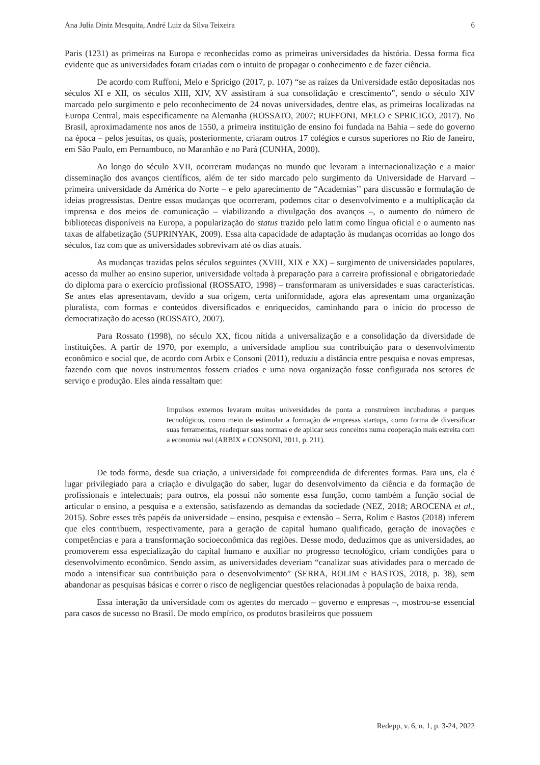Ana Julia Diniz Mesquita, André Luiz da Silva Teixeira 6
Paris (1231) as primeiras na Europa e reconhecidas como as primeiras universidades da história. Dessa forma fica evidente que as universidades foram criadas com o intuito de propagar o conhecimento e de fazer ciência.
De acordo com Ruffoni, Melo e Spricigo (2017, p. 107) “se as raízes da Universidade estão depositadas nos séculos XI e XII, os séculos XIII, XIV, XV assistiram à sua consolidação e crescimento”, sendo o século XIV marcado pelo surgimento e pelo reconhecimento de 24 novas universidades, dentre elas, as primeiras localizadas na Europa Central, mais especificamente na Alemanha (ROSSATO, 2007; RUFFONI, MELO e SPRICIGO, 2017). No Brasil, aproximadamente nos anos de 1550, a primeira instituição de ensino foi fundada na Bahia – sede do governo na época – pelos jesuítas, os quais, posteriormente, criaram outros 17 colégios e cursos superiores no Rio de Janeiro, em São Paulo, em Pernambuco, no Maranhão e no Pará (CUNHA, 2000).
Ao longo do século XVII, ocorreram mudanças no mundo que levaram a internacionalização e a maior disseminação dos avanços científicos, além de ter sido marcado pelo surgimento da Universidade de Harvard – primeira universidade da América do Norte – e pelo aparecimento de “Academias’’ para discussão e formulação de ideias progressistas. Dentre essas mudanças que ocorreram, podemos citar o desenvolvimento e a multiplicação da imprensa e dos meios de comunicação – viabilizando a divulgação dos avanços –, o aumento do número de bibliotecas disponíveis na Europa, a popularização do status trazido pelo latim como língua oficial e o aumento nas taxas de alfabetização (SUPRINYAK, 2009). Essa alta capacidade de adaptação às mudanças ocorridas ao longo dos séculos, faz com que as universidades sobrevivam até os dias atuais.
As mudanças trazidas pelos séculos seguintes (XVIII, XIX e XX) – surgimento de universidades populares, acesso da mulher ao ensino superior, universidade voltada à preparação para a carreira profissional e obrigatoriedade do diploma para o exercício profissional (ROSSATO, 1998) – transformaram as universidades e suas características. Se antes elas apresentavam, devido a sua origem, certa uniformidade, agora elas apresentam uma organização pluralista, com formas e conteúdos diversificados e enriquecidos, caminhando para o início do processo de democratização do acesso (ROSSATO, 2007).
Para Rossato (1998), no século XX, ficou nítida a universalização e a consolidação da diversidade de instituições. A partir de 1970, por exemplo, a universidade ampliou sua contribuição para o desenvolvimento econômico e social que, de acordo com Arbix e Consoni (2011), reduziu a distância entre pesquisa e novas empresas, fazendo com que novos instrumentos fossem criados e uma nova organização fosse configurada nos setores de serviço e produção. Eles ainda ressaltam que:
Impulsos externos levaram muitas universidades de ponta a construírem incubadoras e parques tecnológicos, como meio de estimular a formação de empresas startups, como forma de diversificar suas ferramentas, readequar suas normas e de aplicar seus conceitos numa cooperação mais estreita com a economia real (ARBIX e CONSONI, 2011, p. 211).
De toda forma, desde sua criação, a universidade foi compreendida de diferentes formas. Para uns, ela é lugar privilegiado para a criação e divulgação do saber, lugar do desenvolvimento da ciência e da formação de profissionais e intelectuais; para outros, ela possui não somente essa função, como também a função social de articular o ensino, a pesquisa e a extensão, satisfazendo as demandas da sociedade (NEZ, 2018; AROCENA et al., 2015). Sobre esses três papéis da universidade – ensino, pesquisa e extensão – Serra, Rolim e Bastos (2018) inferem que eles contribuem, respectivamente, para a geração de capital humano qualificado, geração de inovações e competências e para a transformação socioeconômica das regiões. Desse modo, deduzimos que as universidades, ao promoverem essa especialização do capital humano e auxiliar no progresso tecnológico, criam condições para o desenvolvimento econômico. Sendo assim, as universidades deveriam “canalizar suas atividades para o mercado de modo a intensificar sua contribuição para o desenvolvimento” (SERRA, ROLIM e BASTOS, 2018, p. 38), sem abandonar as pesquisas básicas e correr o risco de negligenciar questões relacionadas à população de baixa renda.
Essa interação da universidade com os agentes do mercado – governo e empresas –, mostrou-se essencial para casos de sucesso no Brasil. De modo empírico, os produtos brasileiros que possuem
Redepp, v. 6, n. 1, p. 3-24, 2022